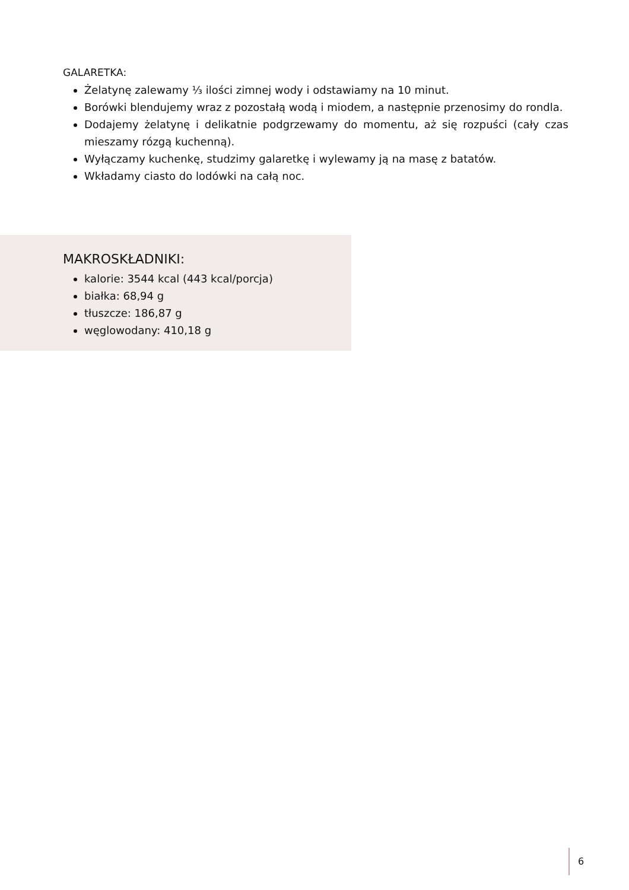GALARETKA:
Żelatynę zalewamy ⅓ ilości zimnej wody i odstawiamy na 10 minut.
Borówki blendujemy wraz z pozostałą wodą i miodem, a następnie przenosimy do rondla.
Dodajemy żelatynę i delikatnie podgrzewamy do momentu, aż się rozpuści (cały czas mieszamy rózgą kuchenną).
Wyłączamy kuchenkę, studzimy galaretkę i wylewamy ją na masę z batatów.
Wkładamy ciasto do lodówki na całą noc.
MAKROSKŁADNIKI:
kalorie: 3544 kcal (443 kcal/porcja)
białka: 68,94 g
tłuszcze: 186,87 g
węglowodany: 410,18 g
6